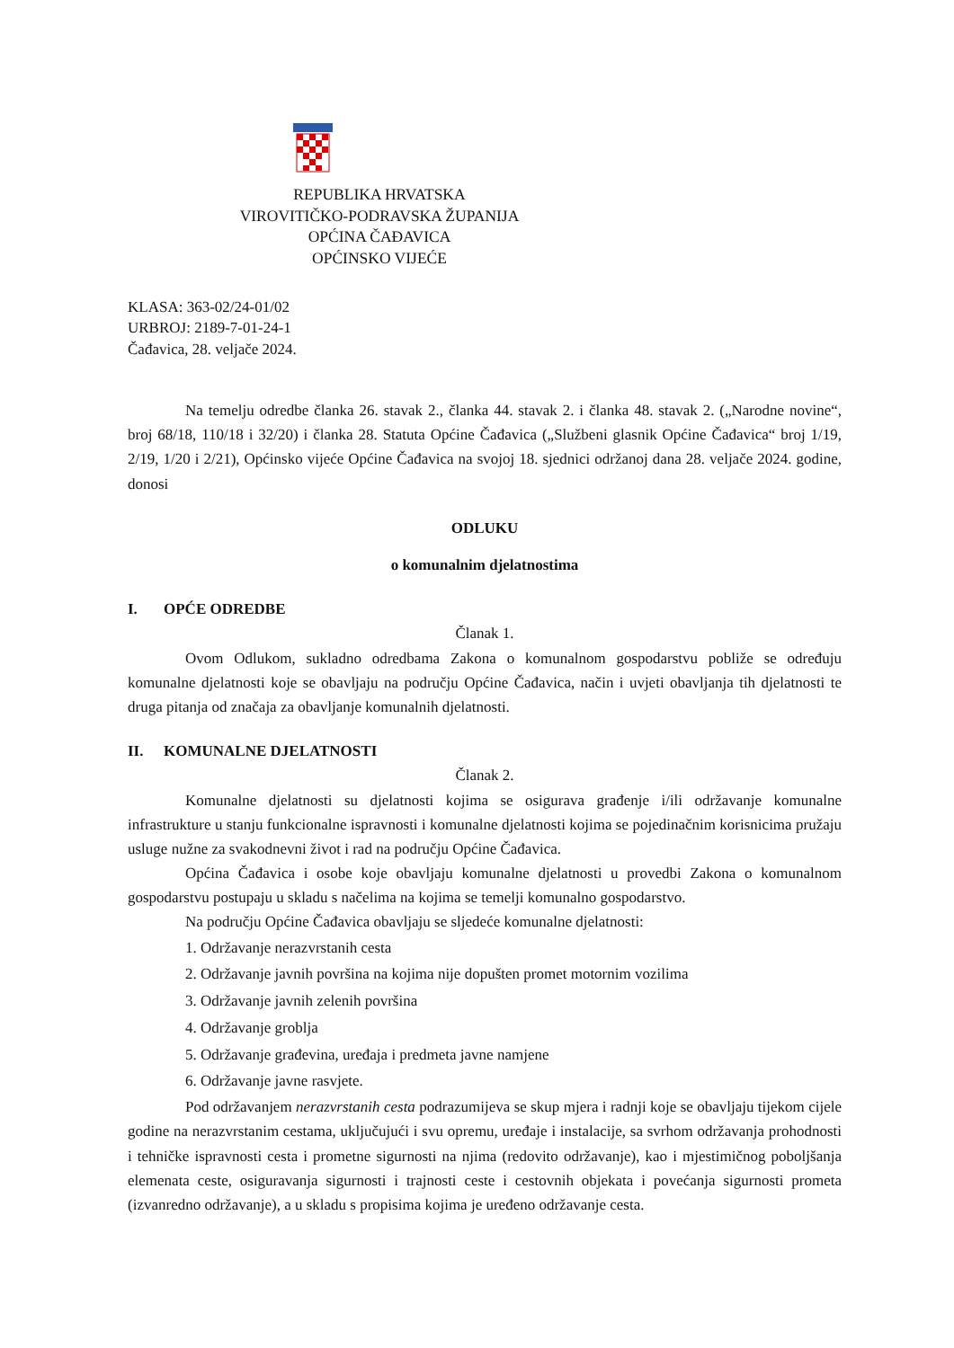REPUBLIKA HRVATSKA
VIROVITIČKO-PODRAVSKA ŽUPANIJA
OPĆINA ČAĐAVICA
OPĆINSKO VIJEĆE
KLASA: 363-02/24-01/02
URBROJ: 2189-7-01-24-1
Čađavica, 28. veljače 2024.
Na temelju odredbe članka 26. stavak 2., članka 44. stavak 2. i članka 48. stavak 2. („Narodne novine“, broj 68/18, 110/18 i 32/20) i članka 28. Statuta Općine Čađavica („Službeni glasnik Općine Čađavica“ broj 1/19, 2/19, 1/20 i 2/21), Općinsko vijeće Općine Čađavica na svojoj 18. sjednici održanoj dana 28. veljače 2024. godine, donosi
ODLUKU
o komunalnim djelatnostima
I. OPĆE ODREDBE
Članak 1.
Ovom Odlukom, sukladno odredbama Zakona o komunalnom gospodarstvu pobliže se određuju komunalne djelatnosti koje se obavljaju na području Općine Čađavica, način i uvjeti obavljanja tih djelatnosti te druga pitanja od značaja za obavljanje komunalnih djelatnosti.
II. KOMUNALNE DJELATNOSTI
Članak 2.
Komunalne djelatnosti su djelatnosti kojima se osigurava građenje i/ili održavanje komunalne infrastrukture u stanju funkcionalne ispravnosti i komunalne djelatnosti kojima se pojedinačnim korisnicima pružaju usluge nužne za svakodnevni život i rad na području Općine Čađavica.
Općina Čađavica i osobe koje obavljaju komunalne djelatnosti u provedbi Zakona o komunalnom gospodarstvu postupaju u skladu s načelima na kojima se temelji komunalno gospodarstvo.
Na području Općine Čađavica obavljaju se sljedeće komunalne djelatnosti:
1. Održavanje nerazvrstanih cesta
2. Održavanje javnih površina na kojima nije dopušten promet motornim vozilima
3. Održavanje javnih zelenih površina
4. Održavanje groblja
5. Održavanje građevina, uređaja i predmeta javne namjene
6. Održavanje javne rasvjete.
Pod održavanjem nerazvrstanih cesta podrazumijeva se skup mjera i radnji koje se obavljaju tijekom cijele godine na nerazvrstanim cestama, uključujući i svu opremu, uređaje i instalacije, sa svrhom održavanja prohodnosti i tehničke ispravnosti cesta i prometne sigurnosti na njima (redovito održavanje), kao i mjestimičnog poboljšanja elemenata ceste, osiguravanja sigurnosti i trajnosti ceste i cestovnih objekata i povećanja sigurnosti prometa (izvanredno održavanje), a u skladu s propisima kojima je uređeno održavanje cesta.